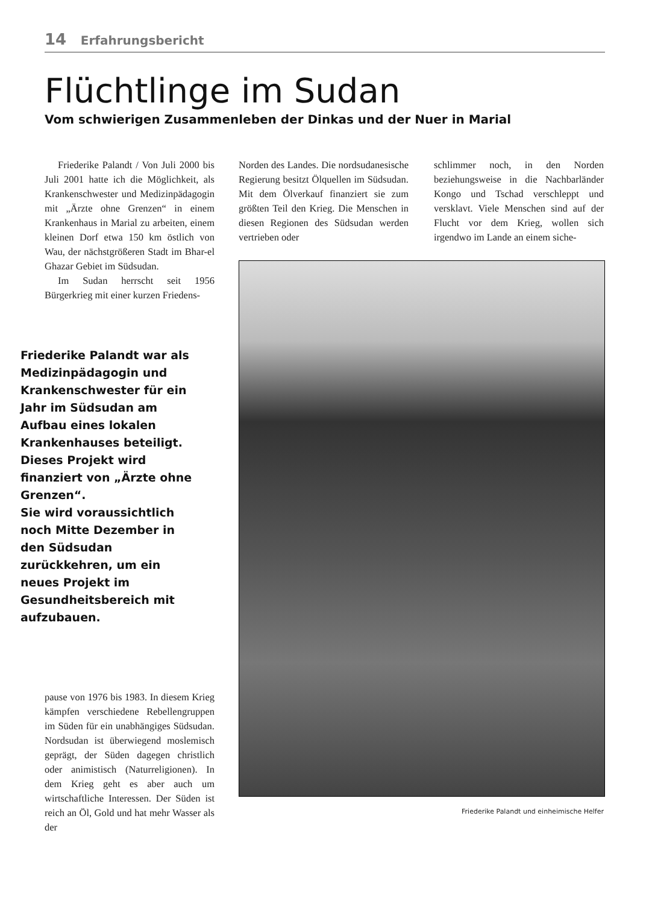14 Erfahrungsbericht
Flüchtlinge im Sudan
Vom schwierigen Zusammenleben der Dinkas und der Nuer in Marial
Friederike Palandt / Von Juli 2000 bis Juli 2001 hatte ich die Möglichkeit, als Krankenschwester und Medizinpädagogin mit „Ärzte ohne Grenzen“ in einem Krankenhaus in Marial zu arbeiten, einem kleinen Dorf etwa 150 km östlich von Wau, der nächstgrößeren Stadt im Bhar-el Ghazar Gebiet im Südsudan.
Im Sudan herrscht seit 1956 Bürgerkrieg mit einer kurzen Friedens-
Friederike Palandt war als Medizinpädagogin und Krankenschwester für ein Jahr im Südsudan am Aufbau eines lokalen Krankenhauses beteiligt.
Dieses Projekt wird finanziert von „Ärzte ohne Grenzen“.
Sie wird voraussichtlich noch Mitte Dezember in den Südsudan zurückkehren, um ein neues Projekt im Gesundheitsbereich mit aufzubauen.
pause von 1976 bis 1983. In diesem Krieg kämpfen verschiedene Rebellengruppen im Süden für ein unabhängiges Südsudan. Nordsudan ist überwiegend moslemisch geprägt, der Süden dagegen christlich oder animistisch (Naturreligionen). In dem Krieg geht es aber auch um wirtschaftliche Interessen. Der Süden ist reich an Öl, Gold und hat mehr Wasser als der
Norden des Landes. Die nordsudanesische Regierung besitzt Ölquellen im Südsudan. Mit dem Ölverkauf finanziert sie zum größten Teil den Krieg. Die Menschen in diesen Regionen des Südsudan werden vertrieben oder
schlimmer noch, in den Norden beziehungsweise in die Nachbarländer Kongo und Tschad verschleppt und versklavt. Viele Menschen sind auf der Flucht vor dem Krieg, wollen sich irgendwo im Lande an einem siche-
Friederike Palandt und einheimische Helfer